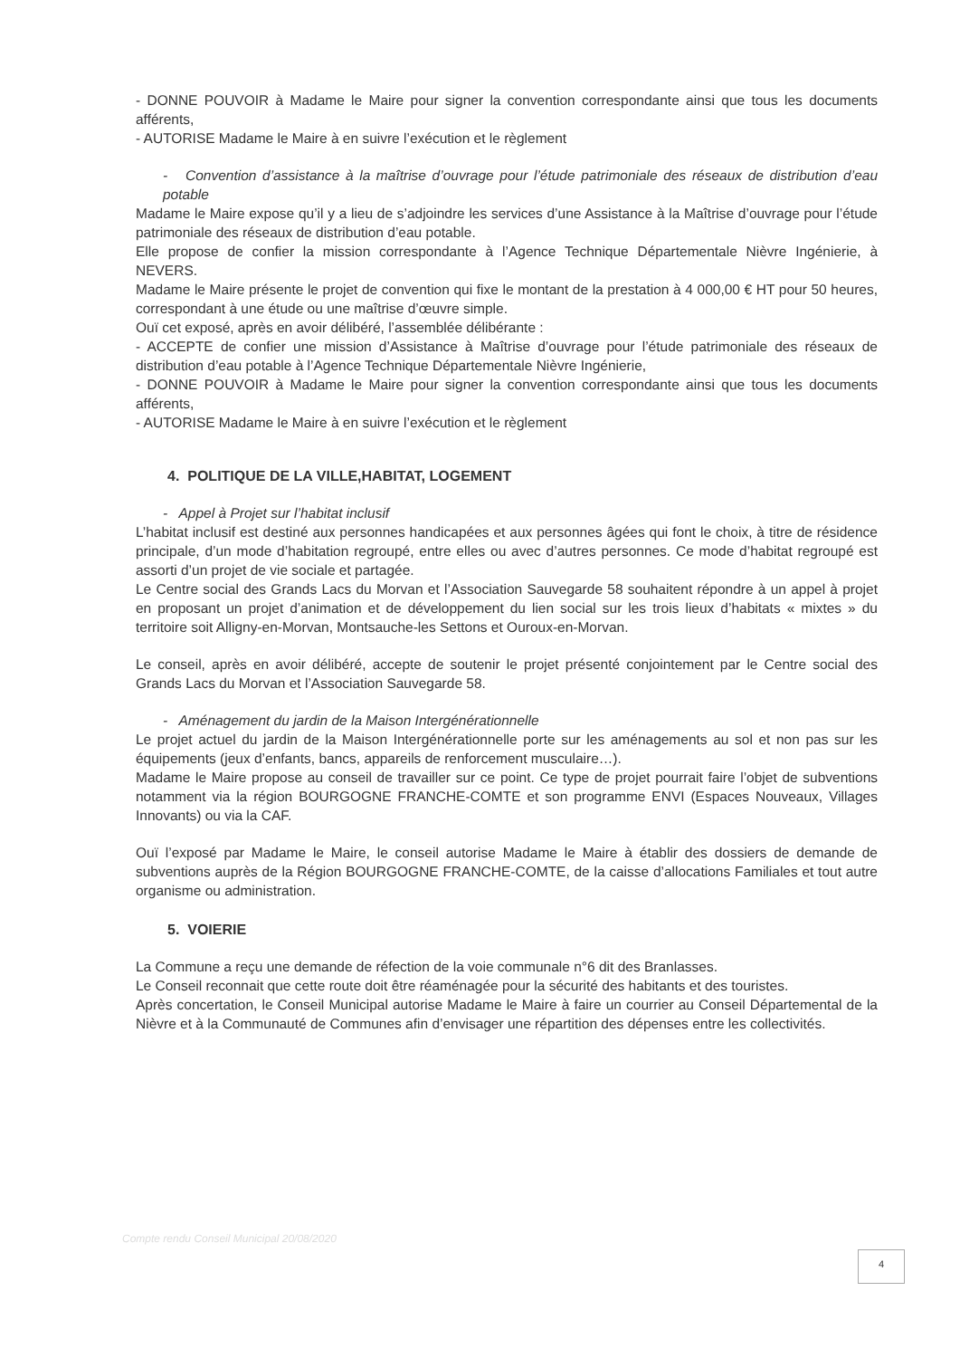- DONNE POUVOIR à Madame le Maire pour signer la convention correspondante ainsi que tous les documents afférents,
- AUTORISE Madame le Maire à en suivre l’exécution et le règlement
- Convention d’assistance à la maîtrise d’ouvrage pour l’étude patrimoniale des réseaux de distribution d’eau potable
Madame le Maire expose qu’il y a lieu de s’adjoindre les services d’une Assistance à la Maîtrise d’ouvrage pour l’étude patrimoniale des réseaux de distribution d’eau potable.
Elle propose de confier la mission correspondante à l’Agence Technique Départementale Nièvre Ingénierie, à NEVERS.
Madame le Maire présente le projet de convention qui fixe le montant de la prestation à 4 000,00 € HT pour 50 heures, correspondant à une étude ou une maîtrise d’œuvre simple.
Ouï cet exposé, après en avoir délibéré, l’assemblée délibérante :
- ACCEPTE de confier une mission d’Assistance à Maîtrise d’ouvrage pour l’étude patrimoniale des réseaux de distribution d’eau potable à l’Agence Technique Départementale Nièvre Ingénierie,
- DONNE POUVOIR à Madame le Maire pour signer la convention correspondante ainsi que tous les documents afférents,
- AUTORISE Madame le Maire à en suivre l’exécution et le règlement
4. POLITIQUE DE LA VILLE,HABITAT, LOGEMENT
- Appel à Projet sur l’habitat inclusif
L’habitat inclusif est destiné aux personnes handicapées et aux personnes âgées qui font le choix, à titre de résidence principale, d’un mode d’habitation regroupé, entre elles ou avec d’autres personnes. Ce mode d’habitat regroupé est assorti d’un projet de vie sociale et partagée.
Le Centre social des Grands Lacs du Morvan et l’Association Sauvegarde 58 souhaitent répondre à un appel à projet en proposant un projet d’animation et de développement du lien social sur les trois lieux d’habitats « mixtes » du territoire soit Alligny-en-Morvan, Montsauche-les Settons et Ouroux-en-Morvan.
Le conseil, après en avoir délibéré, accepte de soutenir le projet présenté conjointement par le Centre social des Grands Lacs du Morvan et l’Association Sauvegarde 58.
- Aménagement du jardin de la Maison Intergénérationnelle
Le projet actuel du jardin de la Maison Intergénérationnelle porte sur les aménagements au sol et non pas sur les équipements (jeux d’enfants, bancs, appareils de renforcement musculaire…).
Madame le Maire propose au conseil de travailler sur ce point. Ce type de projet pourrait faire l’objet de subventions notamment via la région BOURGOGNE FRANCHE-COMTE et son programme ENVI (Espaces Nouveaux, Villages Innovants) ou via la CAF.
Ouï l’exposé par Madame le Maire, le conseil autorise Madame le Maire à établir des dossiers de demande de subventions auprès de la Région BOURGOGNE FRANCHE-COMTE, de la caisse d’allocations Familiales et tout autre organisme ou administration.
5. VOIERIE
La Commune a reçu une demande de réfection de la voie communale n°6 dit des Branlasses.
Le Conseil reconnait que cette route doit être réaménagée pour la sécurité des habitants et des touristes.
Après concertation, le Conseil Municipal autorise Madame le Maire à faire un courrier au Conseil Départemental de la Nièvre et à la Communauté de Communes afin d’envisager une répartition des dépenses entre les collectivités.
Compte rendu Conseil Municipal 20/08/2020
4